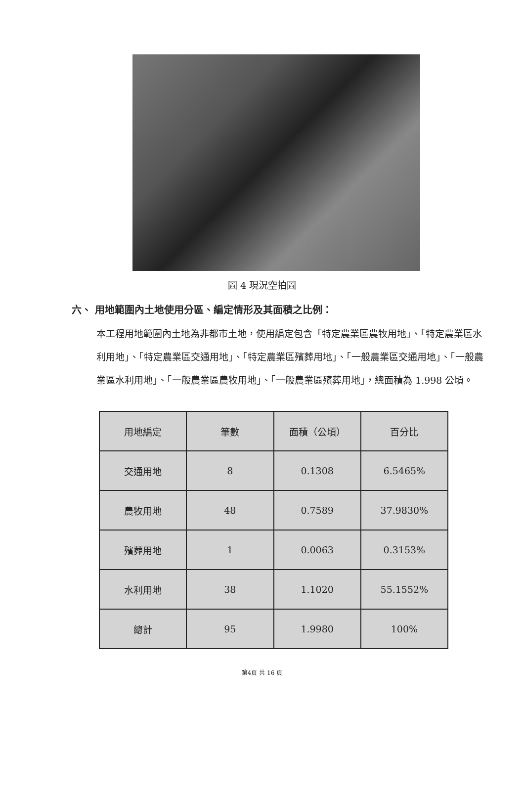圖 4 現況空拍圖
六、 用地範圍內土地使用分區、編定情形及其面積之比例：
本工程用地範圍內土地為非都市土地，使用編定包含「特定農業區農牧用地」、「特定農業區水利用地」、「特定農業區交通用地」、「特定農業區殯葬用地」、「一般農業區交通用地」、「一般農業區水利用地」、「一般農業區農牧用地」、「一般農業區殯葬用地」，總面積為 1.998 公頃。
| 用地編定 | 筆數 | 面積（公頃） | 百分比 |
| --- | --- | --- | --- |
| 交通用地 | 8 | 0.1308 | 6.5465% |
| 農牧用地 | 48 | 0.7589 | 37.9830% |
| 殯葬用地 | 1 | 0.0063 | 0.3153% |
| 水利用地 | 38 | 1.1020 | 55.1552% |
| 總計 | 95 | 1.9980 | 100% |
第4頁 共 16 頁